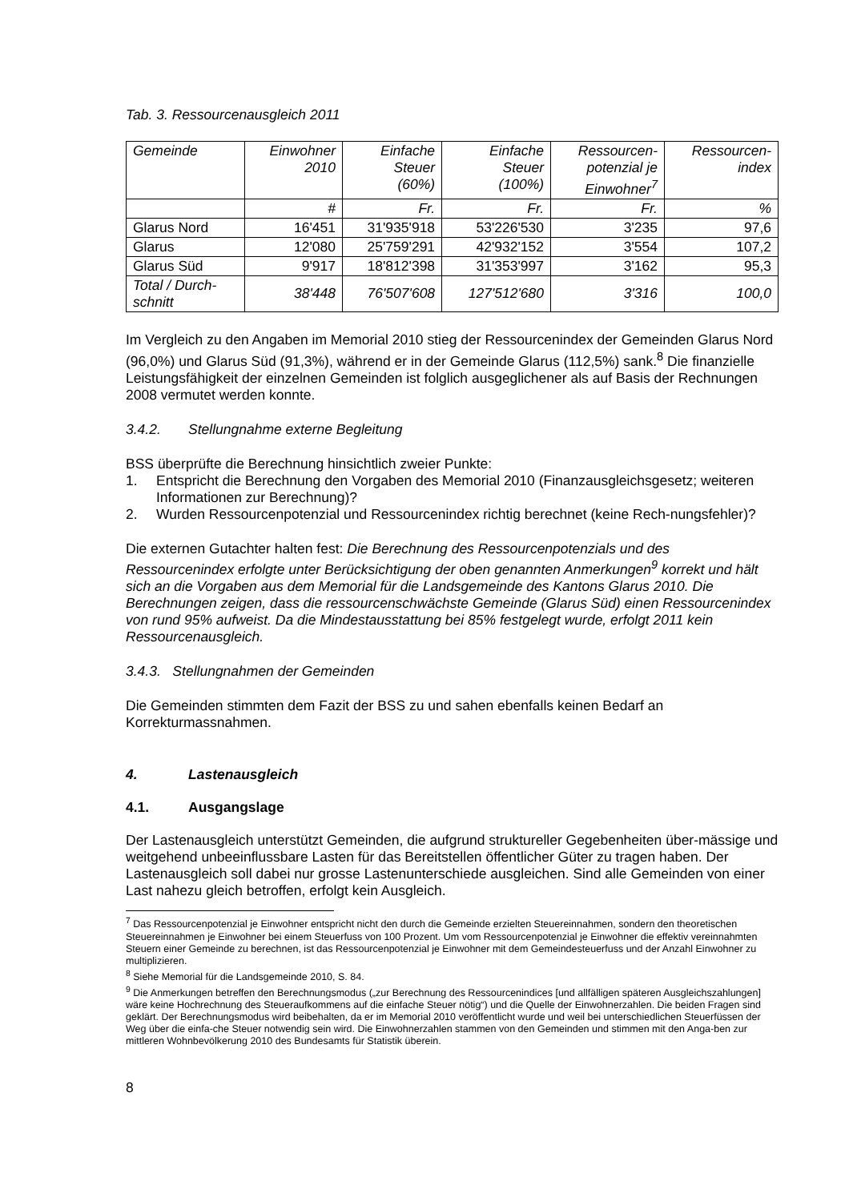Tab. 3. Ressourcenausgleich 2011
| Gemeinde | Einwohner 2010 | Einfache Steuer (60%) | Einfache Steuer (100%) | Ressourcen- potenzial je Einwohner<sup>7</sup> | Ressourcen- index |
| --- | --- | --- | --- | --- | --- |
| | # | Fr. | Fr. | Fr. | % |
| Glarus Nord | 16'451 | 31'935'918 | 53'226'530 | 3'235 | 97,6 |
| Glarus | 12'080 | 25'759'291 | 42'932'152 | 3'554 | 107,2 |
| Glarus Süd | 9'917 | 18'812'398 | 31'353'997 | 3'162 | 95,3 |
| Total / Durch- schnitt | 38'448 | 76'507'608 | 127'512'680 | 3'316 | 100,0 |
Im Vergleich zu den Angaben im Memorial 2010 stieg der Ressourcenindex der Gemeinden Glarus Nord (96,0%) und Glarus Süd (91,3%), während er in der Gemeinde Glarus (112,5%) sank.<sup>8</sup> Die finanzielle Leistungsfähigkeit der einzelnen Gemeinden ist folglich ausgeglichener als auf Basis der Rechnungen 2008 vermutet werden konnte.
3.4.2. Stellungnahme externe Begleitung
BSS überprüfte die Berechnung hinsichtlich zweier Punkte:
1. Entspricht die Berechnung den Vorgaben des Memorial 2010 (Finanzausgleichsgesetz; weiteren Informationen zur Berechnung)?
2. Wurden Ressourcenpotenzial und Ressourcenindex richtig berechnet (keine Rech-nungsfehler)?
Die externen Gutachter halten fest: Die Berechnung des Ressourcenpotenzials und des Ressourcenindex erfolgte unter Berücksichtigung der oben genannten Anmerkungen<sup>9</sup> korrekt und hält sich an die Vorgaben aus dem Memorial für die Landsgemeinde des Kantons Glarus 2010. Die Berechnungen zeigen, dass die ressourcenschwächste Gemeinde (Glarus Süd) einen Ressourcenindex von rund 95% aufweist. Da die Mindestausstattung bei 85% festgelegt wurde, erfolgt 2011 kein Ressourcenausgleich.
3.4.3. Stellungnahmen der Gemeinden
Die Gemeinden stimmten dem Fazit der BSS zu und sahen ebenfalls keinen Bedarf an Korrekturmassnahmen.
4. Lastenausgleich
4.1. Ausgangslage
Der Lastenausgleich unterstützt Gemeinden, die aufgrund struktureller Gegebenheiten über-mässige und weitgehend unbeeinflussbare Lasten für das Bereitstellen öffentlicher Güter zu tragen haben. Der Lastenausgleich soll dabei nur grosse Lastenunterschiede ausgleichen. Sind alle Gemeinden von einer Last nahezu gleich betroffen, erfolgt kein Ausgleich.
<sup>7</sup> Das Ressourcenpotenzial je Einwohner entspricht nicht den durch die Gemeinde erzielten Steuereinnahmen, sondern den theoretischen Steuereinnahmen je Einwohner bei einem Steuerfuss von 100 Prozent. Um vom Ressourcenpotenzial je Einwohner die effektiv vereinnahmten Steuern einer Gemeinde zu berechnen, ist das Ressourcenpotenzial je Einwohner mit dem Gemeindesteuerfuss und der Anzahl Einwohner zu multiplizieren.
<sup>8</sup> Siehe Memorial für die Landsgemeinde 2010, S. 84.
<sup>9</sup> Die Anmerkungen betreffen den Berechnungsmodus („zur Berechnung des Ressourcenindices [und allfälligen späteren Ausgleichszahlungen] wäre keine Hochrechnung des Steueraufkommens auf die einfache Steuer nötig“) und die Quelle der Einwohnerzahlen. Die beiden Fragen sind geklärt. Der Berechnungsmodus wird beibehalten, da er im Memorial 2010 veröffentlicht wurde und weil bei unterschiedlichen Steuerfüssen der Weg über die einfa-che Steuer notwendig sein wird. Die Einwohnerzahlen stammen von den Gemeinden und stimmen mit den Anga-ben zur mittleren Wohnbevölkerung 2010 des Bundesamts für Statistik überein.
8